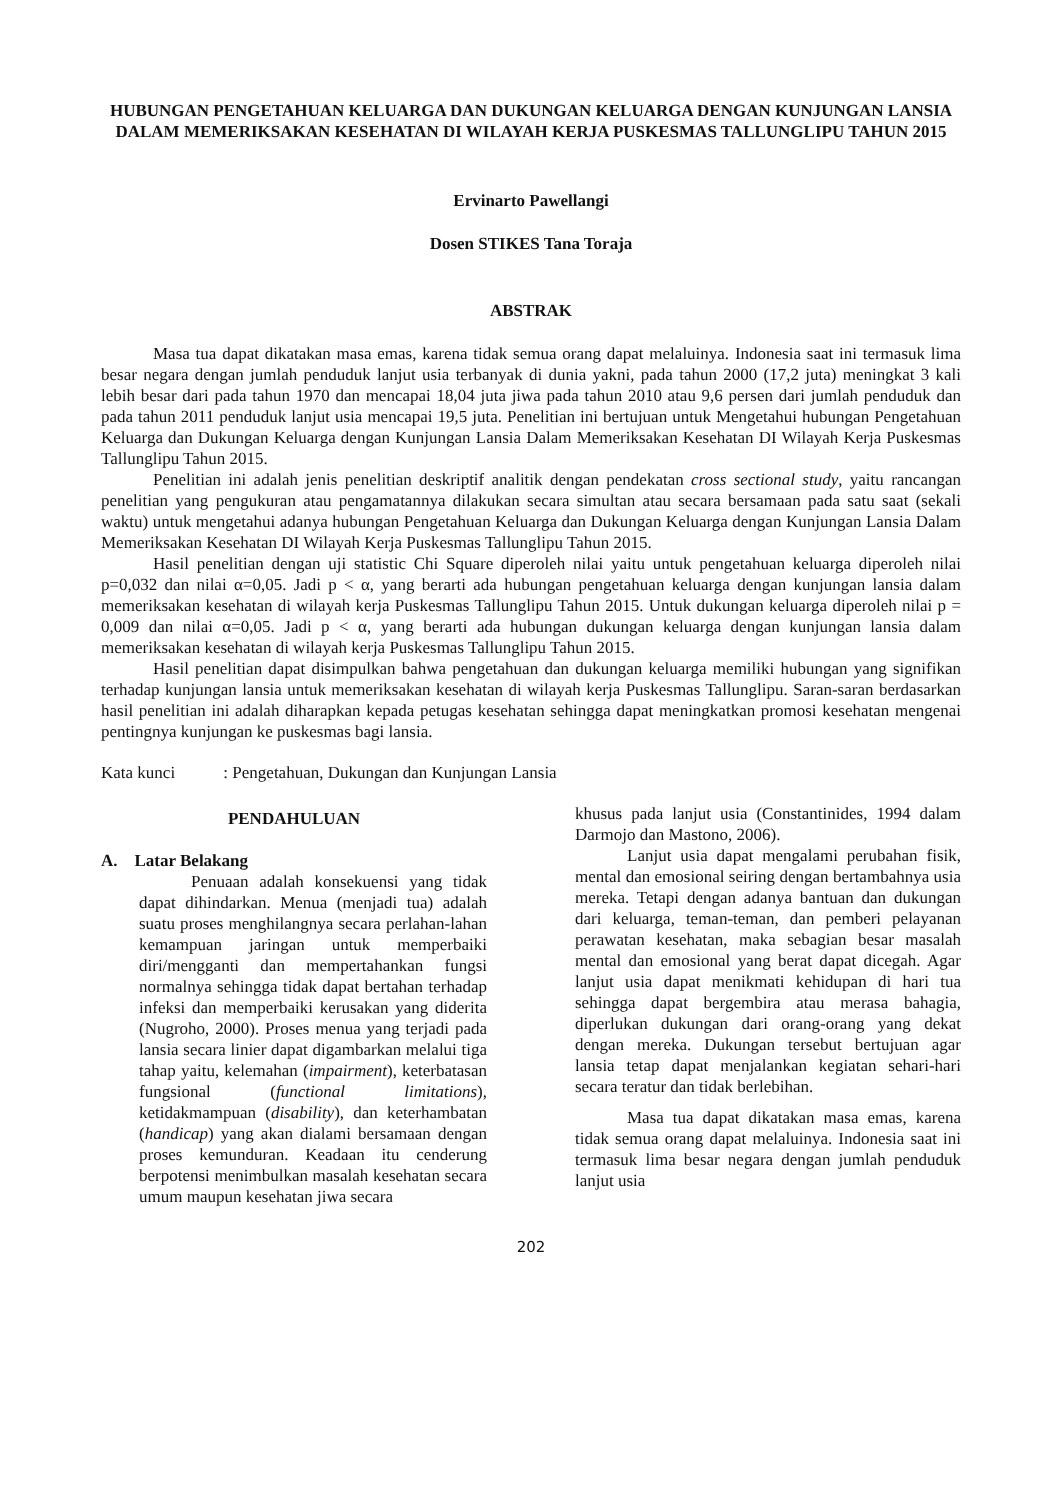HUBUNGAN PENGETAHUAN KELUARGA DAN DUKUNGAN KELUARGA DENGAN KUNJUNGAN LANSIA DALAM MEMERIKSAKAN KESEHATAN DI WILAYAH KERJA PUSKESMAS TALLUNGLIPU TAHUN 2015
Ervinarto Pawellangi
Dosen STIKES Tana Toraja
ABSTRAK
Masa tua dapat dikatakan masa emas, karena tidak semua orang dapat melaluinya. Indonesia saat ini termasuk lima besar negara dengan jumlah penduduk lanjut usia terbanyak di dunia yakni, pada tahun 2000 (17,2 juta) meningkat 3 kali lebih besar dari pada tahun 1970 dan mencapai 18,04 juta jiwa pada tahun 2010 atau 9,6 persen dari jumlah penduduk dan pada tahun 2011 penduduk lanjut usia mencapai 19,5 juta. Penelitian ini bertujuan untuk Mengetahui hubungan Pengetahuan Keluarga dan Dukungan Keluarga dengan Kunjungan Lansia Dalam Memeriksakan Kesehatan DI Wilayah Kerja Puskesmas Tallunglipu Tahun 2015.
Penelitian ini adalah jenis penelitian deskriptif analitik dengan pendekatan cross sectional study, yaitu rancangan penelitian yang pengukuran atau pengamatannya dilakukan secara simultan atau secara bersamaan pada satu saat (sekali waktu) untuk mengetahui adanya hubungan Pengetahuan Keluarga dan Dukungan Keluarga dengan Kunjungan Lansia Dalam Memeriksakan Kesehatan DI Wilayah Kerja Puskesmas Tallunglipu Tahun 2015.
Hasil penelitian dengan uji statistic Chi Square diperoleh nilai yaitu untuk pengetahuan keluarga diperoleh nilai p=0,032 dan nilai α=0,05. Jadi p < α, yang berarti ada hubungan pengetahuan keluarga dengan kunjungan lansia dalam memeriksakan kesehatan di wilayah kerja Puskesmas Tallunglipu Tahun 2015. Untuk dukungan keluarga diperoleh nilai p = 0,009 dan nilai α=0,05. Jadi p < α, yang berarti ada hubungan dukungan keluarga dengan kunjungan lansia dalam memeriksakan kesehatan di wilayah kerja Puskesmas Tallunglipu Tahun 2015.
Hasil penelitian dapat disimpulkan bahwa pengetahuan dan dukungan keluarga memiliki hubungan yang signifikan terhadap kunjungan lansia untuk memeriksakan kesehatan di wilayah kerja Puskesmas Tallunglipu. Saran-saran berdasarkan hasil penelitian ini adalah diharapkan kepada petugas kesehatan sehingga dapat meningkatkan promosi kesehatan mengenai pentingnya kunjungan ke puskesmas bagi lansia.
Kata kunci : Pengetahuan, Dukungan dan Kunjungan Lansia
PENDAHULUAN
A. Latar Belakang
Penuaan adalah konsekuensi yang tidak dapat dihindarkan. Menua (menjadi tua) adalah suatu proses menghilangnya secara perlahan-lahan kemampuan jaringan untuk memperbaiki diri/mengganti dan mempertahankan fungsi normalnya sehingga tidak dapat bertahan terhadap infeksi dan memperbaiki kerusakan yang diderita (Nugroho, 2000). Proses menua yang terjadi pada lansia secara linier dapat digambarkan melalui tiga tahap yaitu, kelemahan (impairment), keterbatasan fungsional (functional limitations), ketidakmampuan (disability), dan keterhambatan (handicap) yang akan dialami bersamaan dengan proses kemunduran. Keadaan itu cenderung berpotensi menimbulkan masalah kesehatan secara umum maupun kesehatan jiwa secara
khusus pada lanjut usia (Constantinides, 1994 dalam Darmojo dan Mastono, 2006).
Lanjut usia dapat mengalami perubahan fisik, mental dan emosional seiring dengan bertambahnya usia mereka. Tetapi dengan adanya bantuan dan dukungan dari keluarga, teman-teman, dan pemberi pelayanan perawatan kesehatan, maka sebagian besar masalah mental dan emosional yang berat dapat dicegah. Agar lanjut usia dapat menikmati kehidupan di hari tua sehingga dapat bergembira atau merasa bahagia, diperlukan dukungan dari orang-orang yang dekat dengan mereka. Dukungan tersebut bertujuan agar lansia tetap dapat menjalankan kegiatan sehari-hari secara teratur dan tidak berlebihan.
Masa tua dapat dikatakan masa emas, karena tidak semua orang dapat melaluinya. Indonesia saat ini termasuk lima besar negara dengan jumlah penduduk lanjut usia
202